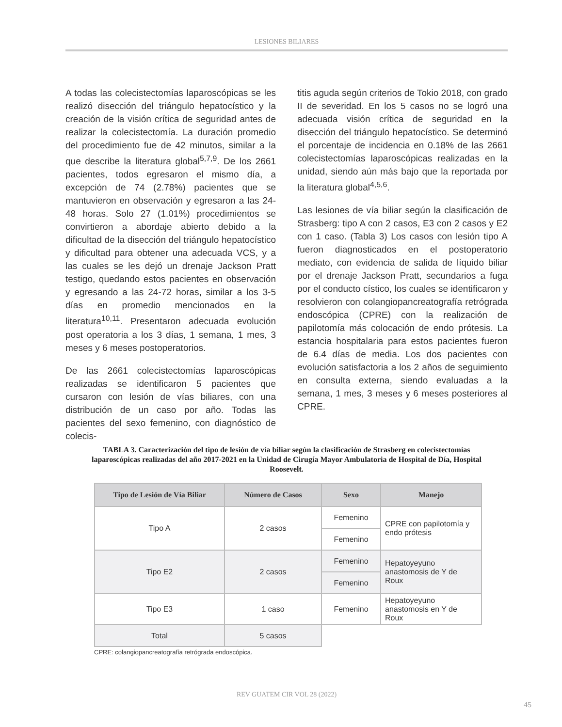LESIONES BILIARES
A todas las colecistectomías laparoscópicas se les realizó disección del triángulo hepatocístico y la creación de la visión crítica de seguridad antes de realizar la colecistectomía. La duración promedio del procedimiento fue de 42 minutos, similar a la que describe la literatura global<sup>5,7,9</sup>. De los 2661 pacientes, todos egresaron el mismo día, a excepción de 74 (2.78%) pacientes que se mantuvieron en observación y egresaron a las 24-48 horas. Solo 27 (1.01%) procedimientos se convirtieron a abordaje abierto debido a la dificultad de la disección del triángulo hepatocístico y dificultad para obtener una adecuada VCS, y a las cuales se les dejó un drenaje Jackson Pratt testigo, quedando estos pacientes en observación y egresando a las 24-72 horas, similar a los 3-5 días en promedio mencionados en la literatura<sup>10,11</sup>. Presentaron adecuada evolución post operatoria a los 3 días, 1 semana, 1 mes, 3 meses y 6 meses postoperatorios.
De las 2661 colecistectomías laparoscópicas realizadas se identificaron 5 pacientes que cursaron con lesión de vías biliares, con una distribución de un caso por año. Todas las pacientes del sexo femenino, con diagnóstico de colecis-
titis aguda según criterios de Tokio 2018, con grado II de severidad. En los 5 casos no se logró una adecuada visión crítica de seguridad en la disección del triángulo hepatocístico. Se determinó el porcentaje de incidencia en 0.18% de las 2661 colecistectomías laparoscópicas realizadas en la unidad, siendo aún más bajo que la reportada por la literatura global<sup>4,5,6</sup>.
Las lesiones de vía biliar según la clasificación de Strasberg: tipo A con 2 casos, E3 con 2 casos y E2 con 1 caso. (Tabla 3) Los casos con lesión tipo A fueron diagnosticados en el postoperatorio mediato, con evidencia de salida de líquido biliar por el drenaje Jackson Pratt, secundarios a fuga por el conducto cístico, los cuales se identificaron y resolvieron con colangiopancreatografía retrógrada endoscópica (CPRE) con la realización de papilotomía más colocación de endo prótesis. La estancia hospitalaria para estos pacientes fueron de 6.4 días de media. Los dos pacientes con evolución satisfactoria a los 2 años de seguimiento en consulta externa, siendo evaluadas a la semana, 1 mes, 3 meses y 6 meses posteriores al CPRE.
TABLA 3. Caracterización del tipo de lesión de vía biliar según la clasificación de Strasberg en colecistectomías laparoscópicas realizadas del año 2017-2021 en la Unidad de Cirugía Mayor Ambulatoria de Hospital de Día, Hospital Roosevelt.
| Tipo de Lesión de Vía Biliar | Número de Casos | Sexo | Manejo |
| --- | --- | --- | --- |
| Tipo A | 2 casos | Femenino | CPRE con papilotomía y endo prótesis |
| | | Femenino | |
| Tipo E2 | 2 casos | Femenino | Hepatoyeyuno anastomosis de Y de Roux |
| | | Femenino | |
| Tipo E3 | 1 caso | Femenino | Hepatoyeyuno anastomosis en Y de Roux |
| Total | 5 casos | | |
CPRE: colangiopancreatografía retrógrada endoscópica.
REV GUATEM CIR VOL 28 (2022)
45